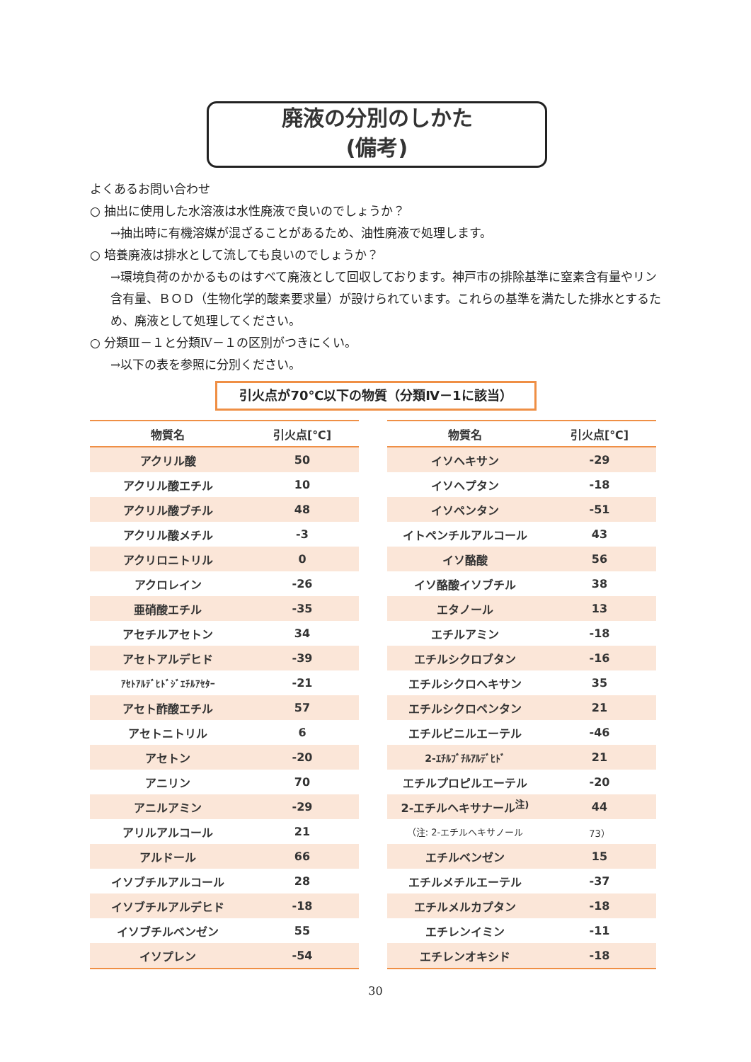廃液の分別のしかた
(備考)
よくあるお問い合わせ
○ 抽出に使用した水溶液は水性廃液で良いのでしょうか？
→抽出時に有機溶媒が混ざることがあるため、油性廃液で処理します。
○ 培養廃液は排水として流しても良いのでしょうか？
→環境負荷のかかるものはすべて廃液として回収しております。神戸市の排除基準に窒素含有量やリン含有量、ＢＯＤ（生物化学的酸素要求量）が設けられています。これらの基準を満たした排水とするため、廃液として処理してください。
○ 分類Ⅲ－１と分類Ⅳ－１の区別がつきにくい。
→以下の表を参照に分別ください。
引火点が70℃以下の物質（分類Ⅳ－1に該当）
| 物質名 | 引火点[℃] |
| --- | --- |
| アクリル酸 | 50 |
| アクリル酸エチル | 10 |
| アクリル酸ブチル | 48 |
| アクリル酸メチル | -3 |
| アクリロニトリル | 0 |
| アクロレイン | -26 |
| 亜硝酸エチル | -35 |
| アセチルアセトン | 34 |
| アセトアルデヒド | -39 |
| ｱｾﾄｱﾙﾃﾞﾋﾄﾞｼﾞｴﾁﾙｱｾﾀｰ | -21 |
| アセト酢酸エチル | 57 |
| アセトニトリル | 6 |
| アセトン | -20 |
| アニリン | 70 |
| アニルアミン | -29 |
| アリルアルコール | 21 |
| アルドール | 66 |
| イソブチルアルコール | 28 |
| イソブチルアルデヒド | -18 |
| イソブチルベンゼン | 55 |
| イソプレン | -54 |
| 物質名 | 引火点[℃] |
| --- | --- |
| イソヘキサン | -29 |
| イソヘプタン | -18 |
| イソペンタン | -51 |
| イトペンチルアルコール | 43 |
| イソ酪酸 | 56 |
| イソ酪酸イソブチル | 38 |
| エタノール | 13 |
| エチルアミン | -18 |
| エチルシクロブタン | -16 |
| エチルシクロヘキサン | 35 |
| エチルシクロペンタン | 21 |
| エチルビニルエーテル | -46 |
| 2-ｴﾁﾙﾌﾞﾁﾙｱﾙﾃﾞﾋﾄﾞ | 21 |
| エチルプロピルエーテル | -20 |
| 2-エチルヘキサナール<sup>注)</sup> | 44 |
| （注: 2-エチルヘキサノール | 73） |
| エチルベンゼン | 15 |
| エチルメチルエーテル | -37 |
| エチルメルカプタン | -18 |
| エチレンイミン | -11 |
| エチレンオキシド | -18 |
30